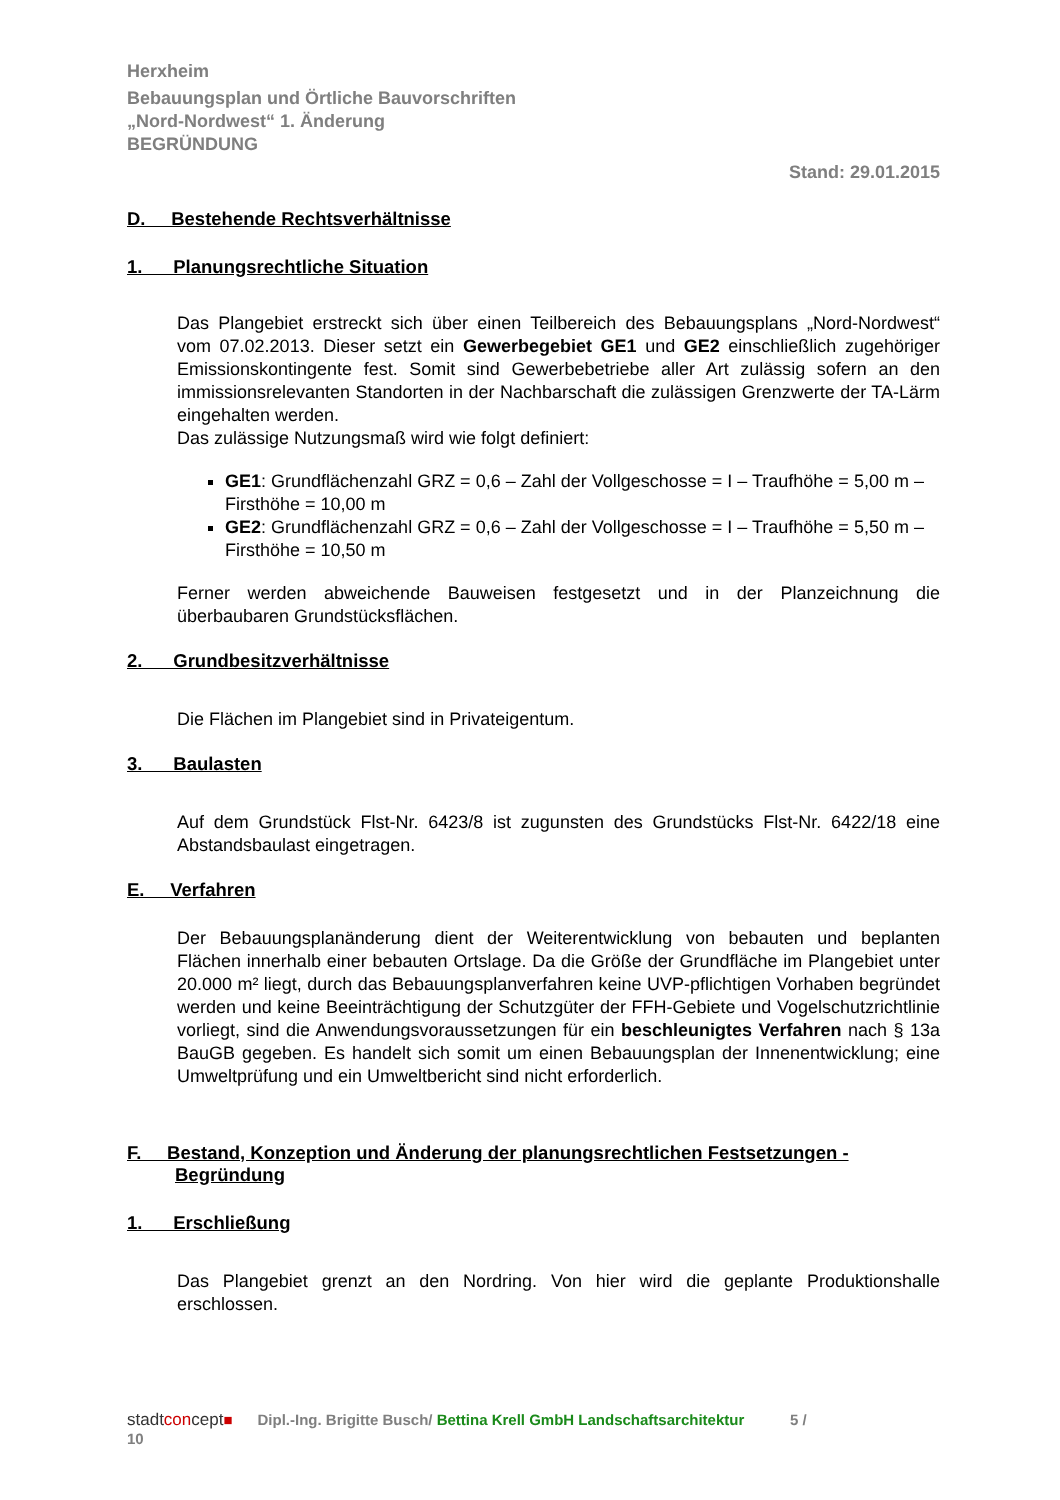Herxheim
Bebauungsplan und Örtliche Bauvorschriften
„Nord-Nordwest“ 1. Änderung
BEGRÜNDUNG
Stand: 29.01.2015
D. Bestehende Rechtsverhältnisse
1. Planungsrechtliche Situation
Das Plangebiet erstreckt sich über einen Teilbereich des Bebauungsplans „Nord-Nordwest“ vom 07.02.2013. Dieser setzt ein Gewerbegebiet GE1 und GE2 einschließlich zugehöriger Emissionskontingente fest. Somit sind Gewerbebetriebe aller Art zulässig sofern an den immissionsrelevanten Standorten in der Nachbarschaft die zulässigen Grenzwerte der TA-Lärm eingehalten werden.
Das zulässige Nutzungsmaß wird wie folgt definiert:
GE1: Grundflächenzahl GRZ = 0,6 – Zahl der Vollgeschosse = I – Traufhöhe = 5,00 m – Firsthöhe = 10,00 m
GE2: Grundflächenzahl GRZ = 0,6 – Zahl der Vollgeschosse = I – Traufhöhe = 5,50 m – Firsthöhe = 10,50 m
Ferner werden abweichende Bauweisen festgesetzt und in der Planzeichnung die überbaubaren Grundstücksflächen.
2. Grundbesitzverhältnisse
Die Flächen im Plangebiet sind in Privateigentum.
3. Baulasten
Auf dem Grundstück Flst-Nr. 6423/8 ist zugunsten des Grundstücks Flst-Nr. 6422/18 eine Abstandsbaulast eingetragen.
E. Verfahren
Der Bebauungsplanänderung dient der Weiterentwicklung von bebauten und beplanten Flächen innerhalb einer bebauten Ortslage. Da die Größe der Grundfläche im Plangebiet unter 20.000 m² liegt, durch das Bebauungsplanverfahren keine UVP-pflichtigen Vorhaben begründet werden und keine Beeinträchtigung der Schutzgüter der FFH-Gebiete und Vogelschutzrichtlinie vorliegt, sind die Anwendungsvoraussetzungen für ein beschleunigtes Verfahren nach § 13a BauGB gegeben. Es handelt sich somit um einen Bebauungsplan der Innenentwicklung; eine Umweltprüfung und ein Umweltbericht sind nicht erforderlich.
F. Bestand, Konzeption und Änderung der planungsrechtlichen Festsetzungen -
Begründung
1. Erschließung
Das Plangebiet grenzt an den Nordring. Von hier wird die geplante Produktionshalle erschlossen.
stadtconcept■ Dipl.-Ing. Brigitte Busch/ Bettina Krell GmbH Landschaftsarchitektur 5 /
10